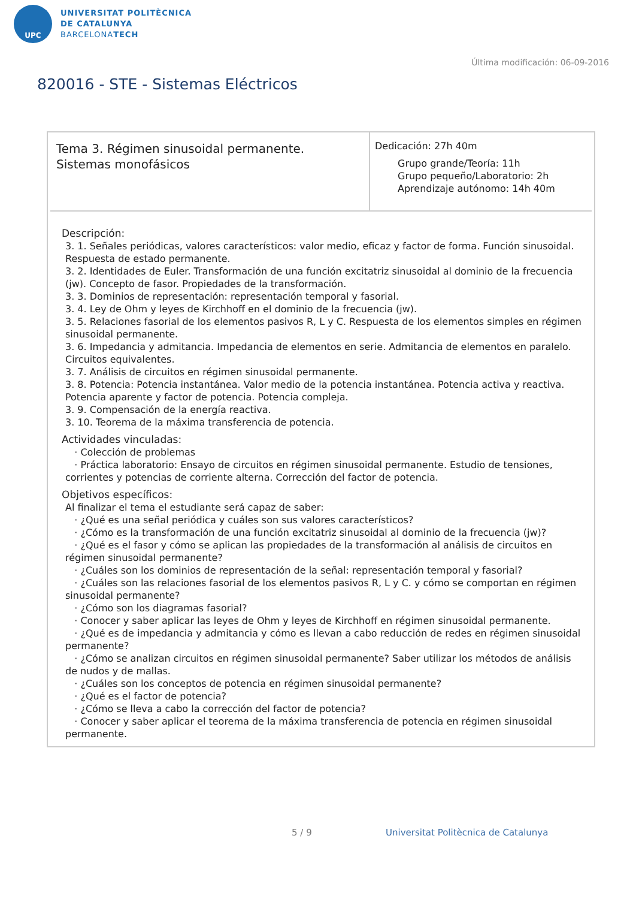UPC
UNIVERSITAT POLITÈCNICA
DE CATALUNYA
BARCELONATECH
Última modificación: 06-09-2016
820016 - STE - Sistemas Eléctricos
Tema 3. Régimen sinusoidal permanente.
Sistemas monofásicos
Dedicación: 27h 40m
Grupo grande/Teoría: 11h
Grupo pequeño/Laboratorio: 2h
Aprendizaje autónomo: 14h 40m
Descripción:
3. 1. Señales periódicas, valores característicos: valor medio, eficaz y factor de forma. Función sinusoidal. Respuesta de estado permanente.
3. 2. Identidades de Euler. Transformación de una función excitatriz sinusoidal al dominio de la frecuencia (jw). Concepto de fasor. Propiedades de la transformación.
3. 3. Dominios de representación: representación temporal y fasorial.
3. 4. Ley de Ohm y leyes de Kirchhoff en el dominio de la frecuencia (jw).
3. 5. Relaciones fasorial de los elementos pasivos R, L y C. Respuesta de los elementos simples en régimen sinusoidal permanente.
3. 6. Impedancia y admitancia. Impedancia de elementos en serie. Admitancia de elementos en paralelo. Circuitos equivalentes.
3. 7. Análisis de circuitos en régimen sinusoidal permanente.
3. 8. Potencia: Potencia instantánea. Valor medio de la potencia instantánea. Potencia activa y reactiva. Potencia aparente y factor de potencia. Potencia compleja.
3. 9. Compensación de la energía reactiva.
3. 10. Teorema de la máxima transferencia de potencia.
Actividades vinculadas:
· Colección de problemas
· Práctica laboratorio: Ensayo de circuitos en régimen sinusoidal permanente. Estudio de tensiones, corrientes y potencias de corriente alterna. Corrección del factor de potencia.
Objetivos específicos:
Al finalizar el tema el estudiante será capaz de saber:
· ¿Qué es una señal periódica y cuáles son sus valores característicos?
· ¿Cómo es la transformación de una función excitatriz sinusoidal al dominio de la frecuencia (jw)?
· ¿Qué es el fasor y cómo se aplican las propiedades de la transformación al análisis de circuitos en régimen sinusoidal permanente?
· ¿Cuáles son los dominios de representación de la señal: representación temporal y fasorial?
· ¿Cuáles son las relaciones fasorial de los elementos pasivos R, L y C. y cómo se comportan en régimen sinusoidal permanente?
· ¿Cómo son los diagramas fasorial?
· Conocer y saber aplicar las leyes de Ohm y leyes de Kirchhoff en régimen sinusoidal permanente.
· ¿Qué es de impedancia y admitancia y cómo es llevan a cabo reducción de redes en régimen sinusoidal permanente?
· ¿Cómo se analizan circuitos en régimen sinusoidal permanente? Saber utilizar los métodos de análisis de nudos y de mallas.
· ¿Cuáles son los conceptos de potencia en régimen sinusoidal permanente?
· ¿Qué es el factor de potencia?
· ¿Cómo se lleva a cabo la corrección del factor de potencia?
· Conocer y saber aplicar el teorema de la máxima transferencia de potencia en régimen sinusoidal permanente.
5 / 9
Universitat Politècnica de Catalunya